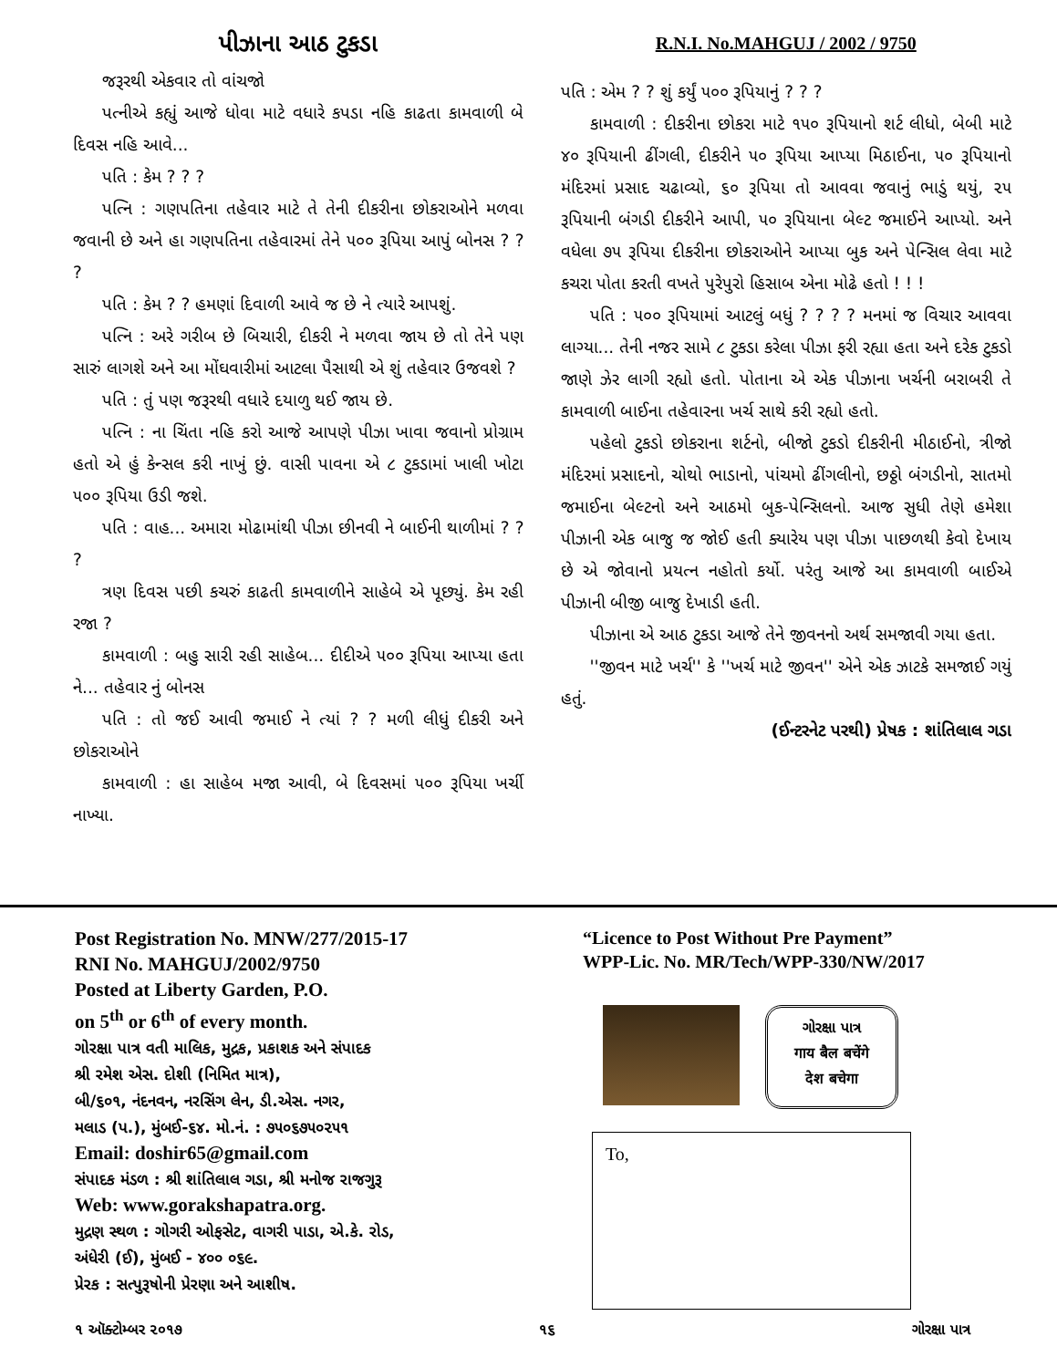પીઝાના આઠ ટુકડા
જરૂરથી એકવાર તો વાંચજો
પત્નીએ કહ્યું આજે ધોવા માટે વધારે કપડા નહિ કાઢતા કામવાળી બે દિવસ નહિ આવે...
પતિ : કેમ ? ? ?
પત્નિ : ગણપતિના તહેવાર માટે તે તેની દીકરીના છોકરાઓને મળવા જવાની છે અને હા ગણપતિના તહેવારમાં તેને ૫૦૦ રૂપિયા આપું બોનસ ? ? ?
પતિ : કેમ ? ? હમણાં દિવાળી આવે જ છે ને ત્યારે આપશું.
પત્નિ : અરે ગરીબ છે બિચારી, દીકરી ને મળવા જાય છે તો તેને પણ સારું લાગશે અને આ મોંઘવારીમાં આટલા પૈસાથી એ શું તહેવાર ઉજવશે ?
પતિ : તું પણ જરૂરથી વધારે દયાળુ થઈ જાય છે.
પત્નિ : ના ચિંતા નહિ કરો આજે આપણે પીઝા ખાવા જવાનો પ્રોગ્રામ હતો એ હું કેન્સલ કરી નાખું છું. વાસી પાવના એ ૮ ટુકડામાં ખાલી ખોટા ૫૦૦ રૂપિયા ઉડી જશે.
પતિ : વાહ... અમારા મોઢામાંથી પીઝા છીનવી ને બાઈની થાળીમાં ? ? ?
ત્રણ દિવસ પછી કચરું કાઢતી કામવાળીને સાહેબે એ પૂછ્યું. કેમ રહી રજા ?
કામવાળી : બહુ સારી રહી સાહેબ... દીદીએ ૫૦૦ રૂપિયા આપ્યા હતા ને... તહેવાર નું બોનસ
પતિ : તો જઈ આવી જમાઈ ને ત્યાં ? ? મળી લીધું દીકરી અને છોકરાઓને
કામવાળી : હા સાહેબ મજા આવી, બે દિવસમાં ૫૦૦ રૂપિયા ખર્ચી નાખ્યા.
R.N.I. No.MAHGUJ / 2002 / 9750
પતિ : એમ ? ? શું કર્યું ૫૦૦ રૂપિયાનું ? ? ?
કામવાળી : દીકરીના છોકરા માટે ૧૫૦ રૂપિયાનો શર્ટ લીધો, બેબી માટે ૪૦ રૂપિયાની ઢીંગલી, દીકરીને ૫૦ રૂપિયા આપ્યા મિઠાઈના, ૫૦ રૂપિયાનો મંદિરમાં પ્રસાદ ચઢાવ્યો, ૬૦ રૂપિયા તો આવવા જવાનું ભાડું થયું, ૨૫ રૂપિયાની બંગડી દીકરીને આપી, ૫૦ રૂપિયાના બેલ્ટ જમાઈને આપ્યો. અને વધેલા ૭૫ રૂપિયા દીકરીના છોકરાઓને આપ્યા બુક અને પેન્સિલ લેવા માટે કચરા પોતા કરતી વખતે પુરેપુરો હિસાબ એના મોઢે હતો ! ! !
પતિ : ૫૦૦ રૂપિયામાં આટલું બધું ? ? ? ? મનમાં જ વિચાર આવવા લાગ્યા... તેની નજર સામે ૮ ટુકડા કરેલા પીઝા ફરી રહ્યા હતા અને દરેક ટુકડો જાણે ઝેર લાગી રહ્યો હતો. પોતાના એ એક પીઝાના ખર્ચની બરાબરી તે કામવાળી બાઈના તહેવારના ખર્ચ સાથે કરી રહ્યો હતો.
પહેલો ટુકડો છોકરાના શર્ટનો, બીજો ટુકડો દીકરીની મીઠાઈનો, ત્રીજો મંદિરમાં પ્રસાદનો, ચોથો ભાડાનો, પાંચમો ઢીંગલીનો, છઠ્ઠો બંગડીનો, સાતમો જમાઈના બેલ્ટનો અને આઠમો બુક-પેન્સિલનો. આજ સુધી તેણે હમેશા પીઝાની એક બાજુ જ જોઈ હતી ક્યારેય પણ પીઝા પાછળથી કેવો દેખાય છે એ જોવાનો પ્રયત્ન નહોતો કર્યો. પરંતુ આજે આ કામવાળી બાઈએ પીઝાની બીજી બાજુ દેખાડી હતી.
પીઝાના એ આઠ ટુકડા આજે તેને જીવનનો અર્થ સમજાવી ગયા હતા.
''જીવન માટે ખર્ચ'' કે ''ખર્ચ માટે જીવન'' એને એક ઝાટકે સમજાઈ ગયું હતું.
(ઈન્ટરનેટ પરથી) પ્રેષક : શાંતિલાલ ગડા
Post Registration No. MNW/277/2015-17
RNI No. MAHGUJ/2002/9750
Posted at Liberty Garden, P.O.
on 5<sup>th</sup> or 6<sup>th</sup> of every month.
ગોરક્ષા પાત્ર વતી માલિક, મુદ્રક, પ્રકાશક અને સંપાદક
શ્રી રમેશ એસ. દોશી (નિમિત માત્ર),
બી/૬૦૧, નંદનવન, નરસિંગ લેન, ડી.એસ. નગર,
મલાડ (પ.), મુંબઈ-૬૪. મો.નં. : ૭૫૦૬૭૫૦૨૫૧
Email: doshir65@gmail.com
સંપાદક મંડળ : શ્રી શાંતિલાલ ગડા, શ્રી મનોજ રાજગુરૂ
Web: www.gorakshapatra.org.
મુદ્રણ સ્થળ : ગોગરી ઓફસેટ, વાગરી પાડા, એ.કે. રોડ,
અંધેરી (ઈ), મુંબઈ - ૪૦૦ ૦૬૯.
પ્રેરક : સત્પુરૂષોની પ્રેરણા અને આશીષ.
“Licence to Post Without Pre Payment”
WPP-Lic. No. MR/Tech/WPP-330/NW/2017
ગોરક્ષા પાત્ર
गाय बैल बचेंगे
देश बचेगा
To,
૧ ઑક્ટોમ્બર ૨૦૧૭ ૧૬ ગોરક્ષા પાત્ર